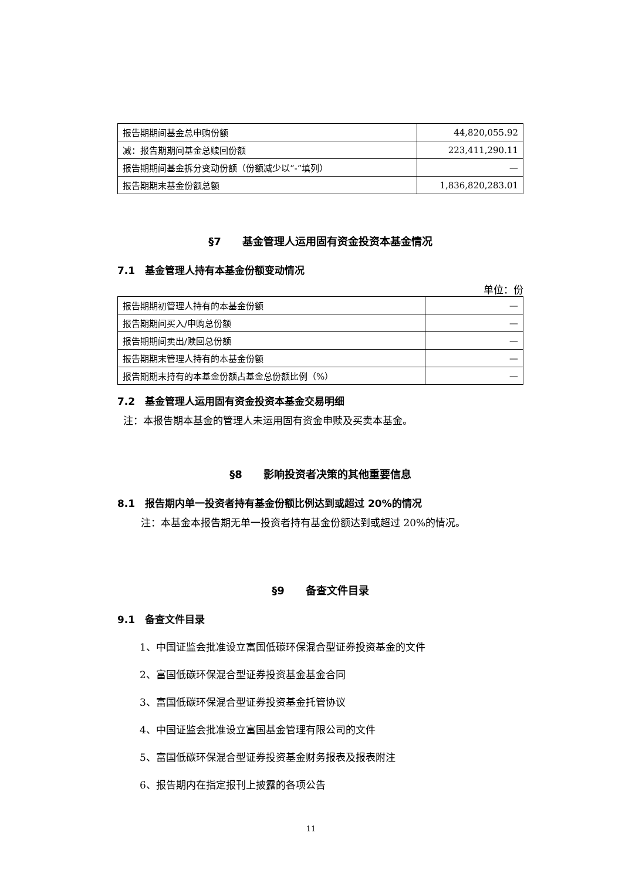| 报告期期间基金总申购份额 | 44,820,055.92 |
| 减：报告期期间基金总赎回份额 | 223,411,290.11 |
| 报告期期间基金拆分变动份额（份额减少以“-”填列） | — |
| 报告期期末基金份额总额 | 1,836,820,283.01 |
§7　　基金管理人运用固有资金投资本基金情况
7.1　基金管理人持有本基金份额变动情况
单位：份
| 报告期期初管理人持有的本基金份额 | — |
| 报告期期间买入/申购总份额 | — |
| 报告期期间卖出/赎回总份额 | — |
| 报告期期末管理人持有的本基金份额 | — |
| 报告期期末持有的本基金份额占基金总份额比例（%） | — |
7.2　基金管理人运用固有资金投资本基金交易明细
注：本报告期本基金的管理人未运用固有资金申赎及买卖本基金。
§8　　影响投资者决策的其他重要信息
8.1　报告期内单一投资者持有基金份额比例达到或超过 20%的情况
注：本基金本报告期无单一投资者持有基金份额达到或超过 20%的情况。
§9　　备查文件目录
9.1　备查文件目录
1、中国证监会批准设立富国低碳环保混合型证券投资基金的文件
2、富国低碳环保混合型证券投资基金基金合同
3、富国低碳环保混合型证券投资基金托管协议
4、中国证监会批准设立富国基金管理有限公司的文件
5、富国低碳环保混合型证券投资基金财务报表及报表附注
6、报告期内在指定报刊上披露的各项公告
11